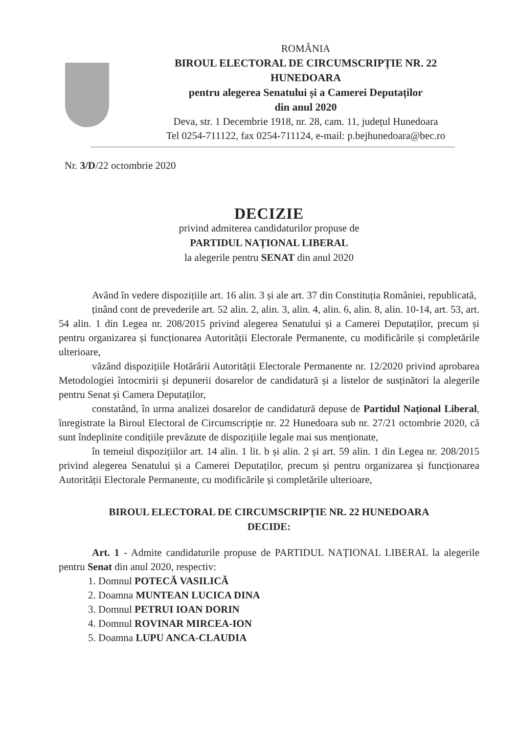ROMÂNIA
BIROUL ELECTORAL DE CIRCUMSCRIPȚIE NR. 22
HUNEDOARA
pentru alegerea Senatului și a Camerei Deputaților
din anul 2020
Deva, str. 1 Decembrie 1918, nr. 28, cam. 11, județul Hunedoara
Tel 0254-711122, fax 0254-711124, e-mail: p.bejhunedoara@bec.ro
Nr. 3/D/22 octombrie 2020
DECIZIE
privind admiterea candidaturilor propuse de
PARTIDUL NAȚIONAL LIBERAL
la alegerile pentru SENAT din anul 2020
Având în vedere dispozițiile art. 16 alin. 3 și ale art. 37 din Constituția României, republicată,
ținând cont de prevederile art. 52 alin. 2, alin. 3, alin. 4, alin. 6, alin. 8, alin. 10-14, art. 53, art. 54 alin. 1 din Legea nr. 208/2015 privind alegerea Senatului și a Camerei Deputaților, precum și pentru organizarea și funcționarea Autorității Electorale Permanente, cu modificările și completările ulterioare,
văzând dispozițiile Hotărârii Autorității Electorale Permanente nr. 12/2020 privind aprobarea Metodologiei întocmirii și depunerii dosarelor de candidatură și a listelor de susținători la alegerile pentru Senat și Camera Deputaților,
constatând, în urma analizei dosarelor de candidatură depuse de Partidul Național Liberal, înregistrate la Biroul Electoral de Circumscripție nr. 22 Hunedoara sub nr. 27/21 octombrie 2020, că sunt îndeplinite condițiile prevăzute de dispozițiile legale mai sus menționate,
în temeiul dispozițiilor art. 14 alin. 1 lit. b și alin. 2 și art. 59 alin. 1 din Legea nr. 208/2015 privind alegerea Senatului și a Camerei Deputaților, precum și pentru organizarea și funcționarea Autorității Electorale Permanente, cu modificările și completările ulterioare,
BIROUL ELECTORAL DE CIRCUMSCRIPȚIE NR. 22 HUNEDOARA
DECIDE:
Art. 1 - Admite candidaturile propuse de PARTIDUL NAȚIONAL LIBERAL la alegerile pentru Senat din anul 2020, respectiv:
1. Domnul POTECĂ VASILICĂ
2. Doamna MUNTEAN LUCICA DINA
3. Domnul PETRUI IOAN DORIN
4. Domnul ROVINAR MIRCEA-ION
5. Doamna LUPU ANCA-CLAUDIA